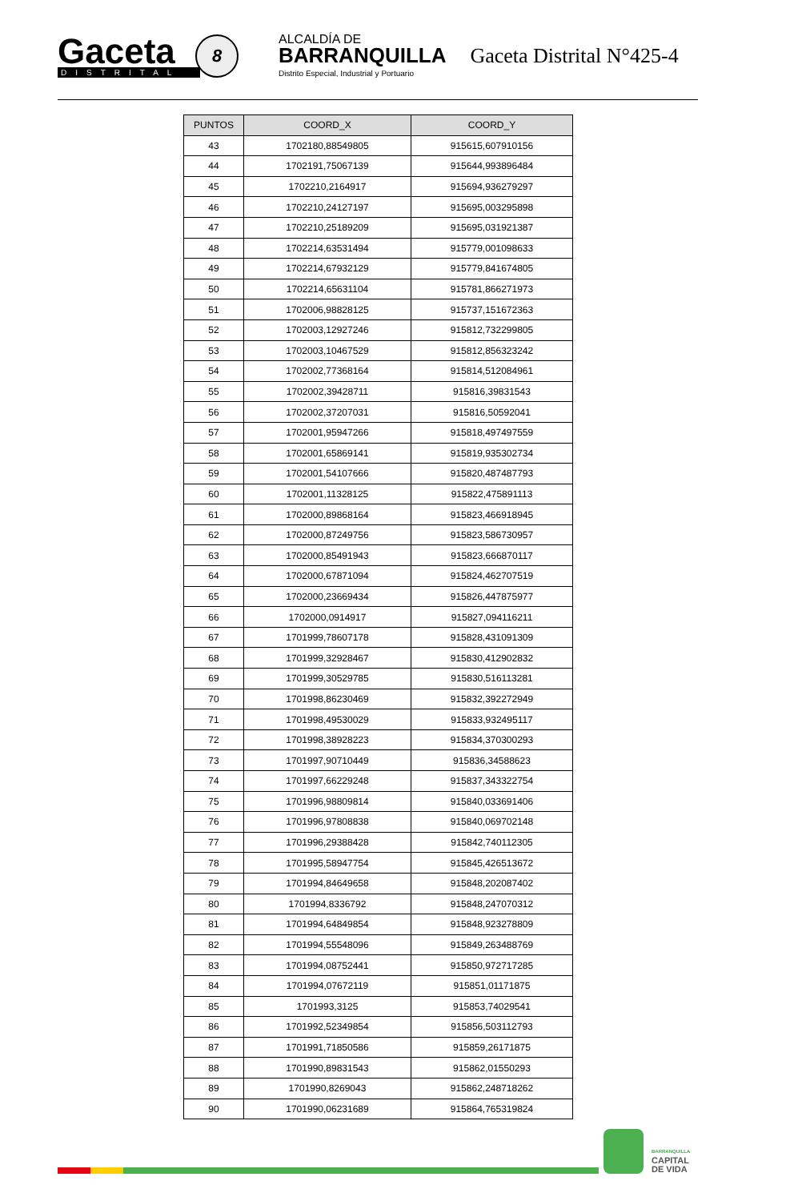Gaceta
DISTRITAL
8
ALCALDÍA DE
BARRANQUILLA
Distrito Especial, Industrial y Portuario
Gaceta Distrital N°425-4
| PUNTOS | COORD_X | COORD_Y |
| --- | --- | --- |
| 43 | 1702180,88549805 | 915615,607910156 |
| 44 | 1702191,75067139 | 915644,993896484 |
| 45 | 1702210,2164917 | 915694,936279297 |
| 46 | 1702210,24127197 | 915695,003295898 |
| 47 | 1702210,25189209 | 915695,031921387 |
| 48 | 1702214,63531494 | 915779,001098633 |
| 49 | 1702214,67932129 | 915779,841674805 |
| 50 | 1702214,65631104 | 915781,866271973 |
| 51 | 1702006,98828125 | 915737,151672363 |
| 52 | 1702003,12927246 | 915812,732299805 |
| 53 | 1702003,10467529 | 915812,856323242 |
| 54 | 1702002,77368164 | 915814,512084961 |
| 55 | 1702002,39428711 | 915816,39831543 |
| 56 | 1702002,37207031 | 915816,50592041 |
| 57 | 1702001,95947266 | 915818,497497559 |
| 58 | 1702001,65869141 | 915819,935302734 |
| 59 | 1702001,54107666 | 915820,487487793 |
| 60 | 1702001,11328125 | 915822,475891113 |
| 61 | 1702000,89868164 | 915823,466918945 |
| 62 | 1702000,87249756 | 915823,586730957 |
| 63 | 1702000,85491943 | 915823,666870117 |
| 64 | 1702000,67871094 | 915824,462707519 |
| 65 | 1702000,23669434 | 915826,447875977 |
| 66 | 1702000,0914917 | 915827,094116211 |
| 67 | 1701999,78607178 | 915828,431091309 |
| 68 | 1701999,32928467 | 915830,412902832 |
| 69 | 1701999,30529785 | 915830,516113281 |
| 70 | 1701998,86230469 | 915832,392272949 |
| 71 | 1701998,49530029 | 915833,932495117 |
| 72 | 1701998,38928223 | 915834,370300293 |
| 73 | 1701997,90710449 | 915836,34588623 |
| 74 | 1701997,66229248 | 915837,343322754 |
| 75 | 1701996,98809814 | 915840,033691406 |
| 76 | 1701996,97808838 | 915840,069702148 |
| 77 | 1701996,29388428 | 915842,740112305 |
| 78 | 1701995,58947754 | 915845,426513672 |
| 79 | 1701994,84649658 | 915848,202087402 |
| 80 | 1701994,8336792 | 915848,247070312 |
| 81 | 1701994,64849854 | 915848,923278809 |
| 82 | 1701994,55548096 | 915849,263488769 |
| 83 | 1701994,08752441 | 915850,972717285 |
| 84 | 1701994,07672119 | 915851,01171875 |
| 85 | 1701993,3125 | 915853,74029541 |
| 86 | 1701992,52349854 | 915856,503112793 |
| 87 | 1701991,71850586 | 915859,26171875 |
| 88 | 1701990,89831543 | 915862,01550293 |
| 89 | 1701990,8269043 | 915862,248718262 |
| 90 | 1701990,06231689 | 915864,765319824 |
BARRANQUILLA
CAPITAL
DE VIDA